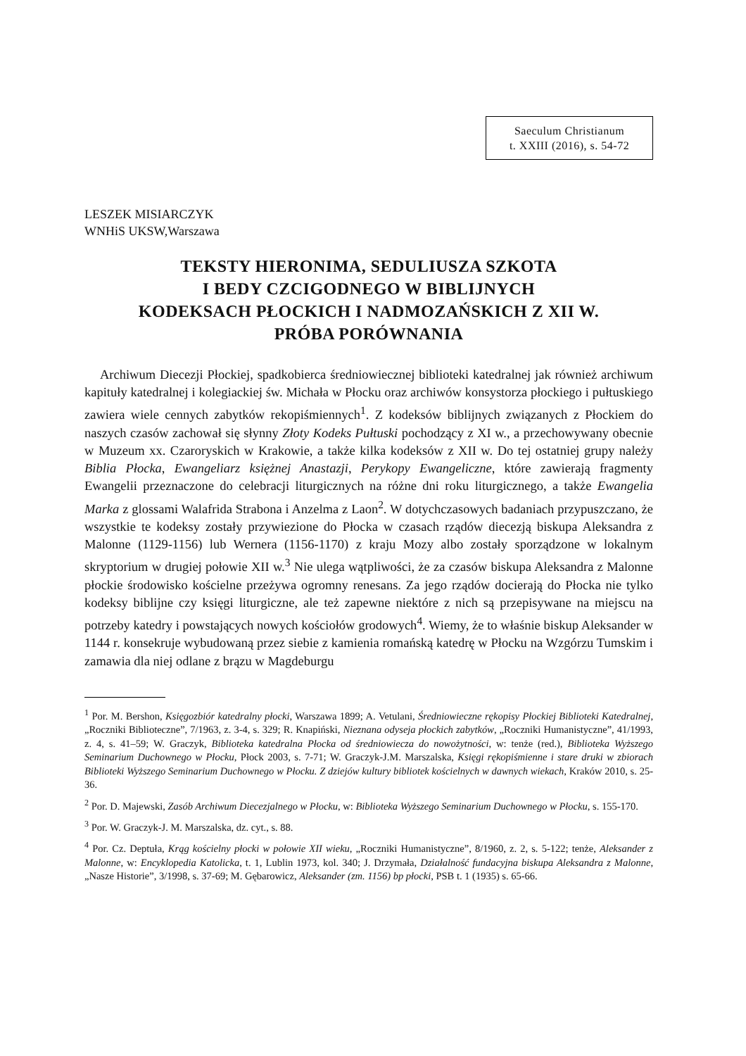Saeculum Christianum
t. XXIII (2016), s. 54-72
LESZEK MISIARCZYK
WNHiS UKSW,Warszawa
TEKSTY HIERONIMA, SEDULIUSZA SZKOTA
I BEDY CZCIGODNEGO W BIBLIJNYCH
KODEKSACH PŁOCKICH I NADMOZAŃSKICH Z XII W.
PRÓBA PORÓWNANIA
Archiwum Diecezji Płockiej, spadkobierca średniowiecznej biblioteki katedralnej jak również archiwum kapituły katedralnej i kolegiackiej św. Michała w Płocku oraz archiwów konsystorza płockiego i pułtuskiego zawiera wiele cennych zabytków rekopiśmiennych<sup>1</sup>. Z kodeksów biblijnych związanych z Płockiem do naszych czasów zachował się słynny Złoty Kodeks Pułtuski pochodzący z XI w., a przechowywany obecnie w Muzeum xx. Czaroryskich w Krakowie, a także kilka kodeksów z XII w. Do tej ostatniej grupy należy Biblia Płocka, Ewangeliarz księżnej Anastazji, Perykopy Ewangeliczne, które zawierają fragmenty Ewangelii przeznaczone do celebracji liturgicznych na różne dni roku liturgicznego, a także Ewangelia Marka z glossami Walafrida Strabona i Anzelma z Laon<sup>2</sup>. W dotychczasowych badaniach przypuszczano, że wszystkie te kodeksy zostały przywiezione do Płocka w czasach rządów diecezją biskupa Aleksandra z Malonne (1129-1156) lub Wernera (1156-1170) z kraju Mozy albo zostały sporządzone w lokalnym skryptorium w drugiej połowie XII w.<sup>3</sup> Nie ulega wątpliwości, że za czasów biskupa Aleksandra z Malonne płockie środowisko kościelne przeżywa ogromny renesans. Za jego rządów docierają do Płocka nie tylko kodeksy biblijne czy księgi liturgiczne, ale też zapewne niektóre z nich są przepisywane na miejscu na potrzeby katedry i powstających nowych kościołów grodowych<sup>4</sup>. Wiemy, że to właśnie biskup Aleksander w 1144 r. konsekruje wybudowaną przez siebie z kamienia romańską katedrę w Płocku na Wzgórzu Tumskim i zamawia dla niej odlane z brązu w Magdeburgu
<sup>1</sup> Por. M. Bershon, Księgozbiór katedralny płocki, Warszawa 1899; A. Vetulani, Średniowieczne rękopisy Płockiej Biblioteki Katedralnej, „Roczniki Biblioteczne”, 7/1963, z. 3-4, s. 329; R. Knapiński, Nieznana odyseja płockich zabytków, „Roczniki Humanistyczne”, 41/1993, z. 4, s. 41–59; W. Graczyk, Biblioteka katedralna Płocka od średniowiecza do nowożytności, w: tenże (red.), Biblioteka Wyższego Seminarium Duchownego w Płocku, Płock 2003, s. 7-71; W. Graczyk-J.M. Marszalska, Księgi rękopiśmienne i stare druki w zbiorach Biblioteki Wyższego Seminarium Duchownego w Płocku. Z dziejów kultury bibliotek kościelnych w dawnych wiekach, Kraków 2010, s. 25-36.
<sup>2</sup> Por. D. Majewski, Zasób Archiwum Diecezjalnego w Płocku, w: Biblioteka Wyższego Seminarium Duchownego w Płocku, s. 155-170.
<sup>3</sup> Por. W. Graczyk-J. M. Marszalska, dz. cyt., s. 88.
<sup>4</sup> Por. Cz. Deptuła, Krąg kościelny płocki w połowie XII wieku, „Roczniki Humanistyczne”, 8/1960, z. 2, s. 5-122; tenże, Aleksander z Malonne, w: Encyklopedia Katolicka, t. 1, Lublin 1973, kol. 340; J. Drzymała, Działalność fundacyjna biskupa Aleksandra z Malonne, „Nasze Historie”, 3/1998, s. 37-69; M. Gębarowicz, Aleksander (zm. 1156) bp płocki, PSB t. 1 (1935) s. 65-66.